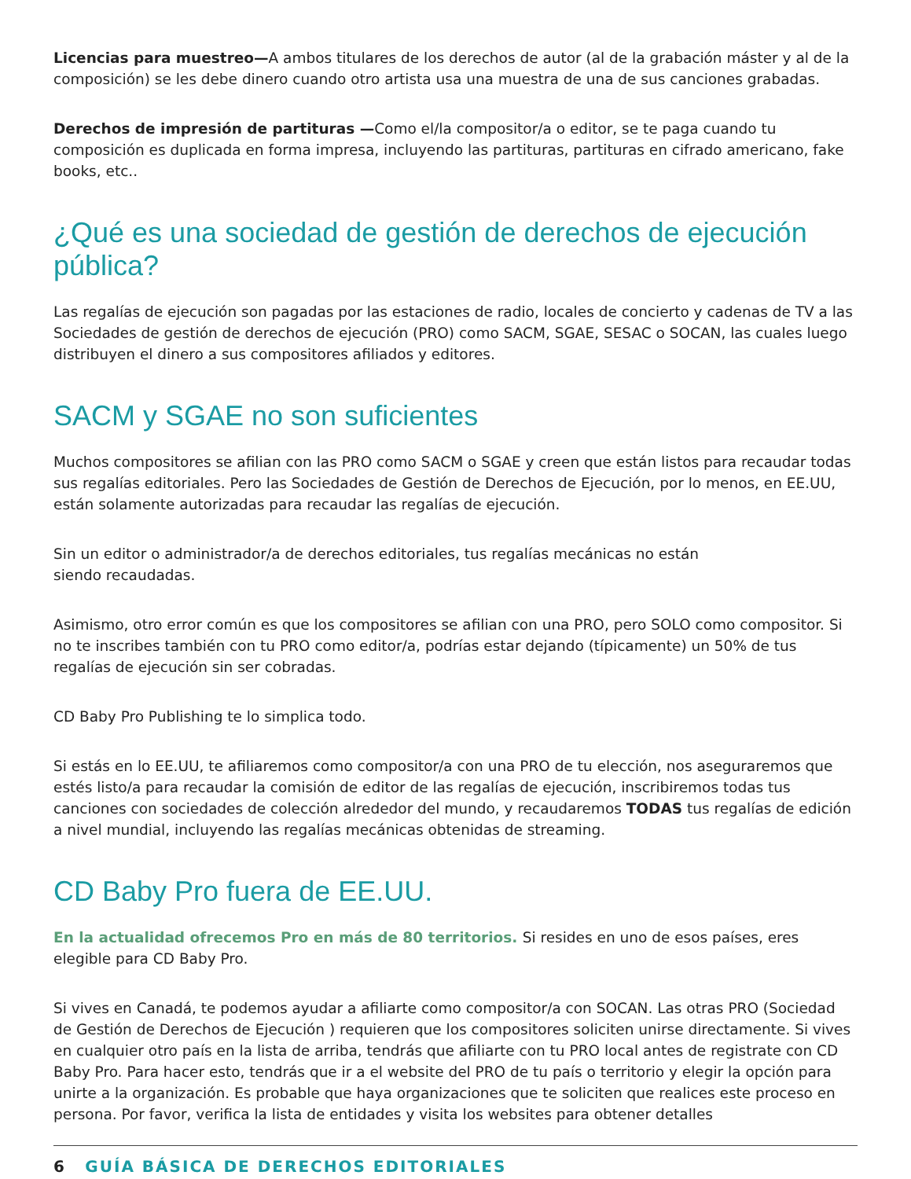Licencias para muestreo—A ambos titulares de los derechos de autor (al de la grabación máster y al de la composición) se les debe dinero cuando otro artista usa una muestra de una de sus canciones grabadas.
Derechos de impresión de partituras —Como el/la compositor/a o editor, se te paga cuando tu composición es duplicada en forma impresa, incluyendo las partituras, partituras en cifrado americano, fake books, etc..
¿Qué es una sociedad de gestión de derechos de ejecución pública?
Las regalías de ejecución son pagadas por las estaciones de radio, locales de concierto y cadenas de TV a las Sociedades de gestión de derechos de ejecución (PRO) como SACM, SGAE, SESAC o SOCAN, las cuales luego distribuyen el dinero a sus compositores afiliados y editores.
SACM y SGAE no son suficientes
Muchos compositores se afilian con las PRO como SACM o SGAE y creen que están listos para recaudar todas sus regalías editoriales. Pero las Sociedades de Gestión de Derechos de Ejecución, por lo menos, en EE.UU, están solamente autorizadas para recaudar las regalías de ejecución.
Sin un editor o administrador/a de derechos editoriales, tus regalías mecánicas no están
siendo recaudadas.
Asimismo, otro error común es que los compositores se afilian con una PRO, pero SOLO como compositor. Si no te inscribes también con tu PRO como editor/a, podrías estar dejando (típicamente) un 50% de tus regalías de ejecución sin ser cobradas.
CD Baby Pro Publishing te lo simplica todo.
Si estás en lo EE.UU, te afiliaremos como compositor/a con una PRO de tu elección, nos aseguraremos que estés listo/a para recaudar la comisión de editor de las regalías de ejecución, inscribiremos todas tus canciones con sociedades de colección alrededor del mundo, y recaudaremos TODAS tus regalías de edición a nivel mundial, incluyendo las regalías mecánicas obtenidas de streaming.
CD Baby Pro fuera de EE.UU.
En la actualidad ofrecemos Pro en más de 80 territorios. Si resides en uno de esos países, eres elegible para CD Baby Pro.
Si vives en Canadá, te podemos ayudar a afiliarte como compositor/a con SOCAN. Las otras PRO (Sociedad de Gestión de Derechos de Ejecución ) requieren que los compositores soliciten unirse directamente. Si vives en cualquier otro país en la lista de arriba, tendrás que afiliarte con tu PRO local antes de registrate con CD Baby Pro. Para hacer esto, tendrás que ir a el website del PRO de tu país o territorio y elegir la opción para unirte a la organización. Es probable que haya organizaciones que te soliciten que realices este proceso en persona. Por favor, verifica la lista de entidades y visita los websites para obtener detalles
6 GUÍA BÁSICA DE DERECHOS EDITORIALES